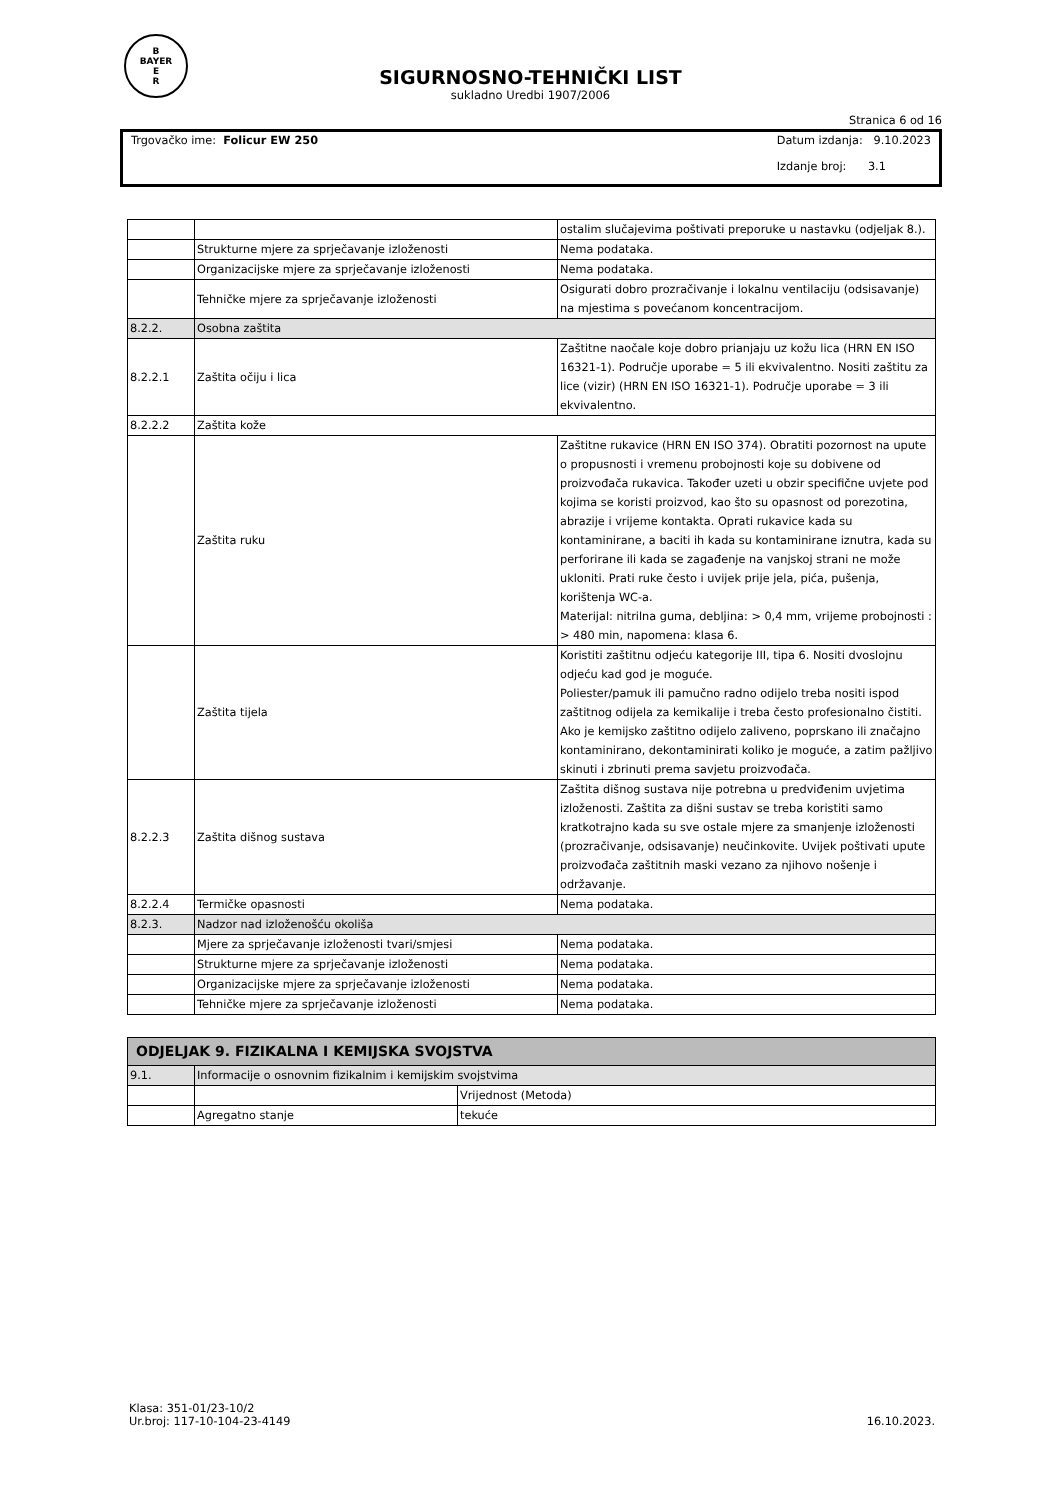B
BAYER
E
R
SIGURNOSNO-TEHNIČKI LIST
sukladno Uredbi 1907/2006
Stranica 6 od 16
Trgovačko ime: Folicur EW 250 Datum izdanja: 9.10.2023
Izdanje broj: 3.1
| | | ostalim slučajevima poštivati preporuke u nastavku (odjeljak 8.). |
| | Strukturne mjere za sprječavanje izloženosti | Nema podataka. |
| | Organizacijske mjere za sprječavanje izloženosti | Nema podataka. |
| | Tehničke mjere za sprječavanje izloženosti | Osigurati dobro prozračivanje i lokalnu ventilaciju (odsisavanje) na mjestima s povećanom koncentracijom. |
| 8.2.2. | Osobna zaštita | |
| 8.2.2.1 | Zaštita očiju i lica | Zaštitne naočale koje dobro prianjaju uz kožu lica (HRN EN ISO 16321-1). Područje uporabe = 5 ili ekvivalentno. Nositi zaštitu za lice (vizir) (HRN EN ISO 16321-1). Područje uporabe = 3 ili ekvivalentno. |
| 8.2.2.2 | Zaštita kože | |
| | Zaštita ruku | Zaštitne rukavice (HRN EN ISO 374). Obratiti pozornost na upute o propusnosti i vremenu probojnosti koje su dobivene od proizvođača rukavica. Također uzeti u obzir specifične uvjete pod kojima se koristi proizvod, kao što su opasnost od porezotina, abrazije i vrijeme kontakta. Oprati rukavice kada su kontaminirane, a baciti ih kada su kontaminirane iznutra, kada su perforirane ili kada se zagađenje na vanjskoj strani ne može ukloniti. Prati ruke često i uvijek prije jela, pića, pušenja, korištenja WC-a. Materijal: nitrilna guma, debljina: > 0,4 mm, vrijeme probojnosti : > 480 min, napomena: klasa 6. |
| | Zaštita tijela | Koristiti zaštitnu odjeću kategorije III, tipa 6. Nositi dvoslojnu odjeću kad god je moguće. Poliester/pamuk ili pamučno radno odijelo treba nositi ispod zaštitnog odijela za kemikalije i treba često profesionalno čistiti. Ako je kemijsko zaštitno odijelo zaliveno, poprskano ili značajno kontaminirano, dekontaminirati koliko je moguće, a zatim pažljivo skinuti i zbrinuti prema savjetu proizvođača. |
| 8.2.2.3 | Zaštita dišnog sustava | Zaštita dišnog sustava nije potrebna u predviđenim uvjetima izloženosti. Zaštita za dišni sustav se treba koristiti samo kratkotrajno kada su sve ostale mjere za smanjenje izloženosti (prozračivanje, odsisavanje) neučinkovite. Uvijek poštivati upute proizvođača zaštitnih maski vezano za njihovo nošenje i održavanje. |
| 8.2.2.4 | Termičke opasnosti | Nema podataka. |
| 8.2.3. | Nadzor nad izloženošću okoliša | |
| | Mjere za sprječavanje izloženosti tvari/smjesi | Nema podataka. |
| | Strukturne mjere za sprječavanje izloženosti | Nema podataka. |
| | Organizacijske mjere za sprječavanje izloženosti | Nema podataka. |
| | Tehničke mjere za sprječavanje izloženosti | Nema podataka. |
| ODJELJAK 9. FIZIKALNA I KEMIJSKA SVOJSTVA | | |
| 9.1. | Informacije o osnovnim fizikalnim i kemijskim svojstvima | |
| | | Vrijednost (Metoda) |
| | Agregatno stanje | tekuće |
Klasa: 351-01/23-10/2
Ur.broj: 117-10-104-23-4149
16.10.2023.